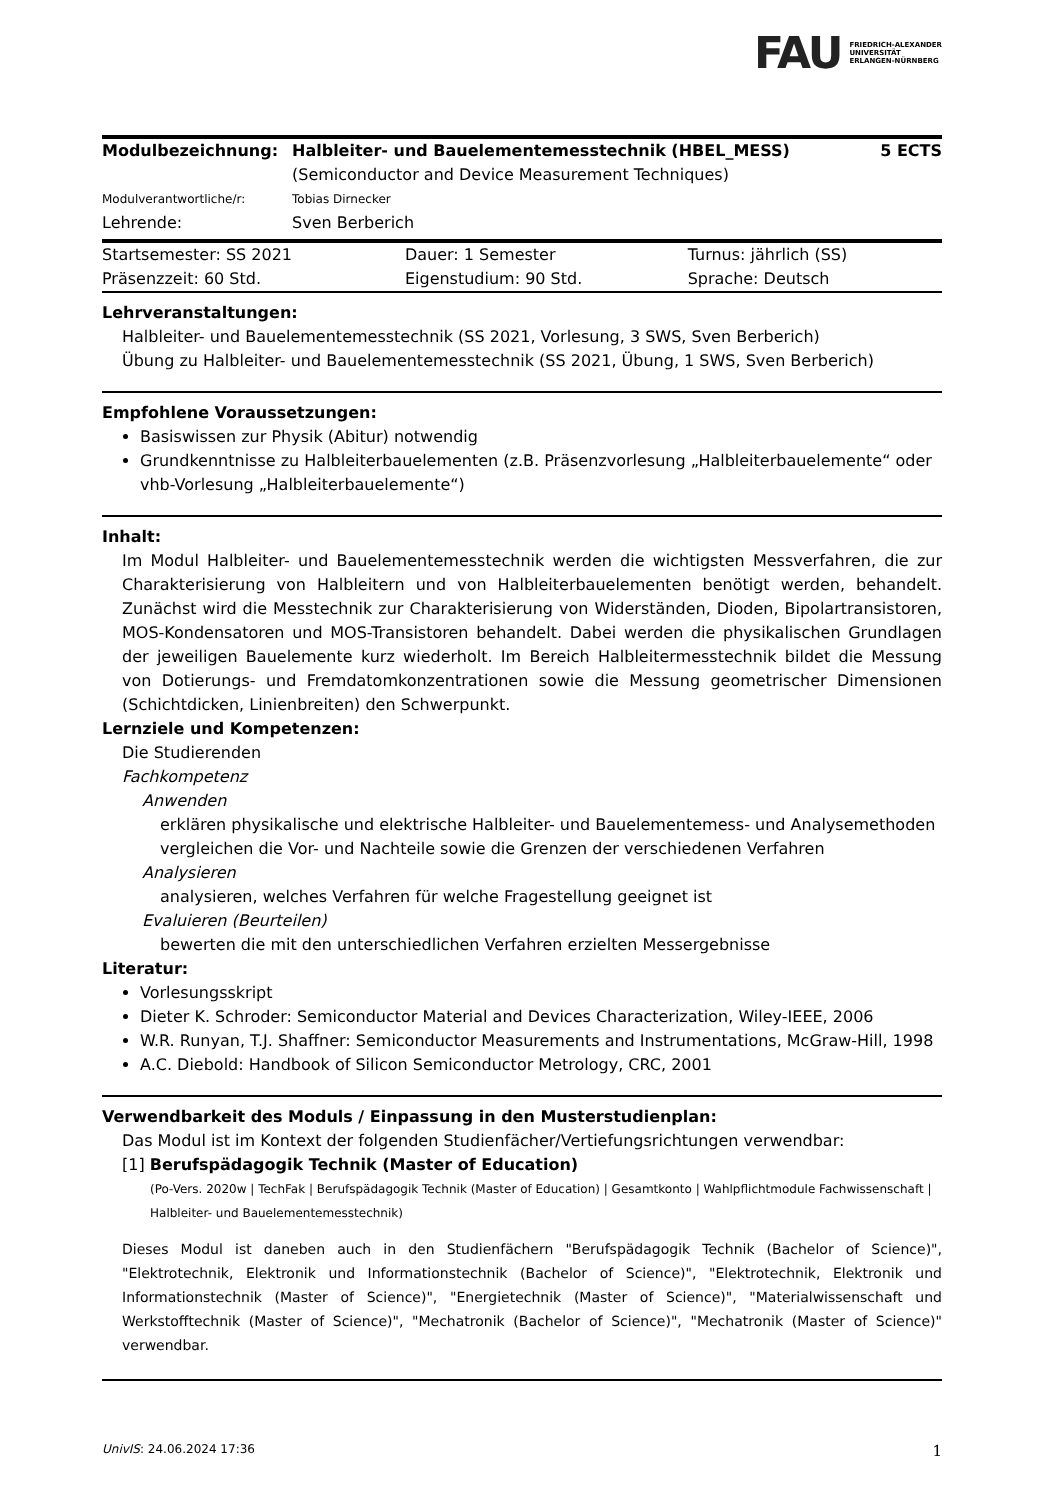FAU FRIEDRICH-ALEXANDER
UNIVERSITÄT
ERLANGEN-NÜRNBERG
| Modulbezeichnung: | Halbleiter- und Bauelementemesstechnik (HBEL_MESS) (Semiconductor and Device Measurement Techniques) | 5 ECTS |
| Modulverantwortliche/r: | Tobias Dirnecker | |
| Lehrende: | Sven Berberich | |
| Startsemester: SS 2021 | Dauer: 1 Semester | Turnus: jährlich (SS) |
| Präsenzzeit: 60 Std. | Eigenstudium: 90 Std. | Sprache: Deutsch |
Lehrveranstaltungen:
Halbleiter- und Bauelementemesstechnik (SS 2021, Vorlesung, 3 SWS, Sven Berberich)
Übung zu Halbleiter- und Bauelementemesstechnik (SS 2021, Übung, 1 SWS, Sven Berberich)
Empfohlene Voraussetzungen:
Basiswissen zur Physik (Abitur) notwendig
Grundkenntnisse zu Halbleiterbauelementen (z.B. Präsenzvorlesung „Halbleiterbauelemente“ oder vhb-Vorlesung „Halbleiterbauelemente“)
Inhalt:
Im Modul Halbleiter- und Bauelementemesstechnik werden die wichtigsten Messverfahren, die zur Charakterisierung von Halbleitern und von Halbleiterbauelementen benötigt werden, behandelt. Zunächst wird die Messtechnik zur Charakterisierung von Widerständen, Dioden, Bipolartransistoren, MOS-Kondensatoren und MOS-Transistoren behandelt. Dabei werden die physikalischen Grundlagen der jeweiligen Bauelemente kurz wiederholt. Im Bereich Halbleitermesstechnik bildet die Messung von Dotierungs- und Fremdatomkonzentrationen sowie die Messung geometrischer Dimensionen (Schichtdicken, Linienbreiten) den Schwerpunkt.
Lernziele und Kompetenzen:
Die Studierenden
Fachkompetenz
Anwenden
erklären physikalische und elektrische Halbleiter- und Bauelementemess- und Analysemethoden
vergleichen die Vor- und Nachteile sowie die Grenzen der verschiedenen Verfahren
Analysieren
analysieren, welches Verfahren für welche Fragestellung geeignet ist
Evaluieren (Beurteilen)
bewerten die mit den unterschiedlichen Verfahren erzielten Messergebnisse
Literatur:
Vorlesungsskript
Dieter K. Schroder: Semiconductor Material and Devices Characterization, Wiley-IEEE, 2006
W.R. Runyan, T.J. Shaffner: Semiconductor Measurements and Instrumentations, McGraw-Hill, 1998
A.C. Diebold: Handbook of Silicon Semiconductor Metrology, CRC, 2001
Verwendbarkeit des Moduls / Einpassung in den Musterstudienplan:
Das Modul ist im Kontext der folgenden Studienfächer/Vertiefungsrichtungen verwendbar:
[1] Berufspädagogik Technik (Master of Education)
(Po-Vers. 2020w | TechFak | Berufspädagogik Technik (Master of Education) | Gesamtkonto | Wahlpflichtmodule Fachwissenschaft | Halbleiter- und Bauelementemesstechnik)
Dieses Modul ist daneben auch in den Studienfächern "Berufspädagogik Technik (Bachelor of Science)", "Elektrotechnik, Elektronik und Informationstechnik (Bachelor of Science)", "Elektrotechnik, Elektronik und Informationstechnik (Master of Science)", "Energietechnik (Master of Science)", "Materialwissenschaft und Werkstofftechnik (Master of Science)", "Mechatronik (Bachelor of Science)", "Mechatronik (Master of Science)" verwendbar.
UnivIS: 24.06.2024 17:36 1